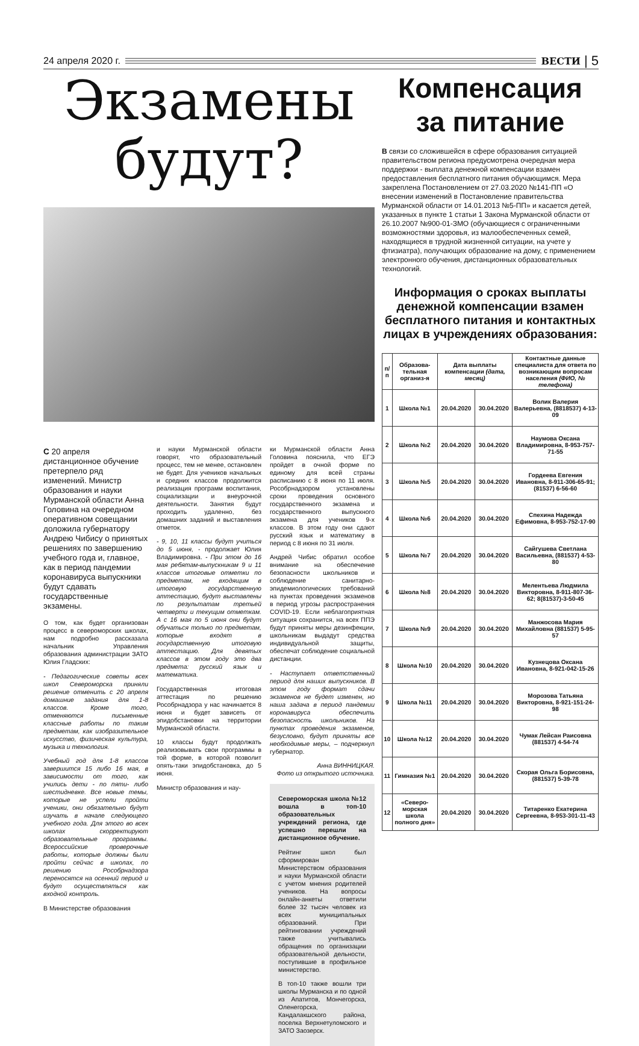24 апреля 2020 г. ВЕСТИ | 5
Экзамены будут?
С 20 апреля дистанционное обучение претерпело ряд изменений. Министр образования и науки Мурманской области Анна Головина на очередном оперативном совещании доложила губернатору Андрею Чибису о принятых решениях по завершению учебного года и, главное, как в период пандемии коронавируса выпускники будут сдавать государственные экзамены.
О том, как будет организован процесс в североморских школах, нам подробно рассказала начальник Управления образования администрации ЗАТО Юлия Гладских:
- Педагогические советы всех школ Североморска приняли решение отменить с 20 апреля домашние задания для 1-8 классов. Кроме того, отменяются письменные классные работы по таким предметам, как изобразительное искусство, физическая культура, музыка и технология.
Учебный год для 1-8 классов завершится 15 либо 16 мая, в зависимости от того, как учились дети - по пяти- либо шестидневке. Все новые темы, которые не успели пройти ученики, они обязательно будут изучать в начале следующего учебного года. Для этого во всех школах скорректируют образовательные программы. Всероссийские проверочные работы, которые должны были пройти сейчас в школах, по решению Рособрнадзора переносятся на осенний период и будут осуществляться как входной контроль.
В Министерстве образования
и науки Мурманской области говорят, что образовательный процесс, тем не менее, остановлен не будет. Для учеников начальных и средних классов продолжится реализация программ воспитания, социализации и внеурочной деятельности. Занятия будут проходить удаленно, без домашних заданий и выставления отметок.
- 9, 10, 11 классы будут учиться до 5 июня, - продолжает Юлия Владимировна. - При этом до 16 мая ребятам-выпускникам 9 и 11 классов итоговые отметки по предметам, не входящим в итоговую государственную аттестацию, будут выставлены по результатам третьей четверти и текущим отметкам. А с 16 мая по 5 июня они будут обучаться только по предметам, которые входят в государственную итоговую аттестацию. Для девятых классов в этом году это два предмета: русский язык и математика.
Государственная итоговая аттестация по решению Рособрнадзора у нас начинается 8 июня и будет зависеть от эпидобстановки на территории Мурманской области.
10 классы будут продолжать реализовывать свои программы в той форме, в которой позволит опять-таки эпидобстановка, до 5 июня.
Министр образования и нау-
ки Мурманской области Анна Головина пояснила, что ЕГЭ пройдет в очной форме по единому для всей страны расписанию с 8 июня по 11 июля. Рособрнадзором установлены сроки проведения основного государственного экзамена и государственного выпускного экзамена для учеников 9-х классов. В этом году они сдают русский язык и математику в период с 8 июня по 31 июля.
Андрей Чибис обратил особое внимание на обеспечение безопасности школьников и соблюдение санитарно-эпидемиологических требований на пунктах проведения экзаменов в период угрозы распространения COVID-19. Если неблагоприятная ситуация сохранится, на всех ППЭ будут приняты меры дезинфекции, школьникам выдадут средства индивидуальной защиты, обеспечат соблюдение социальной дистанции.
- Наступает ответственный период для наших выпускников. В этом году формат сдачи экзаменов не будет изменен, но наша задача в период пандемии коронавируса обеспечить безопасность школьников. На пунктах проведения экзаменов, безусловно, будут приняты все необходимые меры, – подчеркнул губернатор.
Анна ВИННИЦКАЯ.
Фото из открытого источника.
Североморская школа №12 вошла в топ-10 образовательных учреждений региона, где успешно перешли на дистанционное обучение.
Рейтинг школ был сформирован Министерством образования и науки Мурманской области с учетом мнения родителей учеников. На вопросы онлайн-анкеты ответили более 32 тысяч человек из всех муниципальных образований. При рейтинговании учреждений также учитывались обращения по организации образовательной дельности, поступившие в профильное министерство.
В топ-10 также вошли три школы Мурманска и по одной из Апатитов, Мончегорска, Оленегорска, Кандалакшского района, поселка Верхнетуломского и ЗАТО Заозерск.
Компенсация за питание
В связи со сложившейся в сфере образования ситуацией правительством региона предусмотрена очередная мера поддержки - выплата денежной компенсации взамен предоставления бесплатного питания обучающимся. Мера закреплена Постановлением от 27.03.2020 №141-ПП «О внесении изменений в Постановление правительства Мурманской области от 14.01.2013 №5-ПП» и касается детей, указанных в пункте 1 статьи 1 Закона Мурманской области от 26.10.2007 №900-01-ЗМО (обучающиеся с ограниченными возможностями здоровья, из малообеспеченных семей, находящиеся в трудной жизненной ситуации, на учете у фтизиатра), получающих образование на дому, с применением электронного обучения, дистанционных образовательных технологий.
Информация о сроках выплаты денежной компенсации взамен бесплатного питания и контактных лицах в учреждениях образования:
| п/п | Образова-тельная организ-я | Дата выплаты компенсации (дата, месяц) | | Контактные данные специалиста для ответа по возникающим вопросам населения (ФИО, № телефона) |
| --- | --- | --- | --- | --- |
| 1 | Школа №1 | 20.04.2020 | 30.04.2020 | Волик Валерия Валерьевна, (8818537) 4-13-09 |
| 2 | Школа №2 | 20.04.2020 | 30.04.2020 | Наумова Оксана Владимировна, 8-953-757-71-55 |
| 3 | Школа №5 | 20.04.2020 | 30.04.2020 | Гордеева Евгения Ивановна, 8-911-306-65-91; (81537) 6-56-60 |
| 4 | Школа №6 | 20.04.2020 | 30.04.2020 | Спехина Надежда Ефимовна, 8-953-752-17-90 |
| 5 | Школа №7 | 20.04.2020 | 30.04.2020 | Сайгушева Светлана Васильевна, (881537) 4-53-80 |
| 6 | Школа №8 | 20.04.2020 | 30.04.2020 | Мелентьева Людмила Викторовна, 8-911-807-36-62; 8(81537)-3-50-45 |
| 7 | Школа №9 | 20.04.2020 | 30.04.2020 | Манжосова Мария Михайловна (881537) 5-95-57 |
| 8 | Школа №10 | 20.04.2020 | 30.04.2020 | Кузнецова Оксана Ивановна, 8-921-042-15-26 |
| 9 | Школа №11 | 20.04.2020 | 30.04.2020 | Морозова Татьяна Викторовна, 8-921-151-24-98 |
| 10 | Школа №12 | 20.04.2020 | 30.04.2020 | Чумак Лейсан Раисовна (881537) 4-54-74 |
| 11 | Гимназия №1 | 20.04.2020 | 30.04.2020 | Скорая Ольга Борисовна, (881537) 5-39-78 |
| 12 | «Северо-морская школа полного дня» | 20.04.2020 | 30.04.2020 | Титаренко Екатерина Сергеевна, 8-953-301-11-43 |